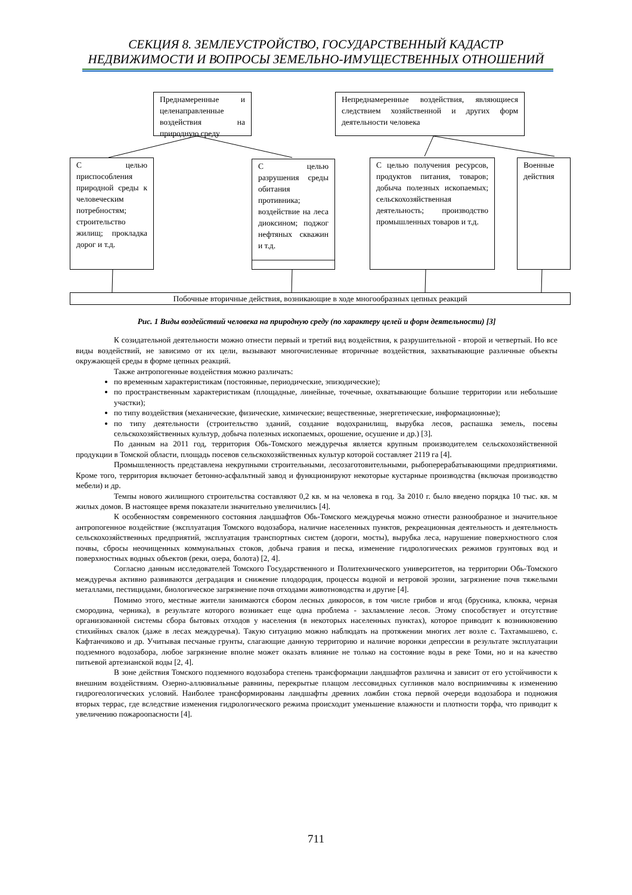СЕКЦИЯ 8. ЗЕМЛЕУСТРОЙСТВО, ГОСУДАРСТВЕННЫЙ КАДАСТР НЕДВИЖИМОСТИ И ВОПРОСЫ ЗЕМЕЛЬНО-ИМУЩЕСТВЕННЫХ ОТНОШЕНИЙ
Преднамеренные и целенаправленные воздействия на природную среду
Непреднамеренные воздействия, являющиеся следствием хозяйственной и других форм деятельности человека
С целью приспособления природной среды к человеческим потребностям; строительство жилищ; прокладка дорог и т.д.
С целью разрушения среды обитания противника; воздействие на леса диоксином; поджог нефтяных скважин и т.д.
С целью получения ресурсов, продуктов питания, товаров; добыча полезных ископаемых; сельскохозяйственная деятельность; производство промышленных товаров и т.д.
Военные действия
Побочные вторичные действия, возникающие в ходе многообразных цепных реакций
Рис. 1 Виды воздействий человека на природную среду (по характеру целей и форм деятельности) [3]
К созидательной деятельности можно отнести первый и третий вид воздействия, к разрушительной - второй и четвертый. Но все виды воздействий, не зависимо от их цели, вызывают многочисленные вторичные воздействия, захватывающие различные объекты окружающей среды в форме цепных реакций.
Также антропогенные воздействия можно различать:
по временным характеристикам (постоянные, периодические, эпизодические);
по пространственным характеристикам (площадные, линейные, точечные, охватывающие большие территории или небольшие участки);
по типу воздействия (механические, физические, химические; вещественные, энергетические, информационные);
по типу деятельности (строительство зданий, создание водохранилищ, вырубка лесов, распашка земель, посевы сельскохозяйственных культур, добыча полезных ископаемых, орошение, осушение и др.) [3].
По данным на 2011 год, территория Обь-Томского междуречья является крупным производителем сельскохозяйственной продукции в Томской области, площадь посевов сельскохозяйственных культур которой составляет 2119 га [4].
Промышленность представлена некрупными строительными, лесозаготовительными, рыбоперерабатывающими предприятиями. Кроме того, территория включает бетонно-асфальтный завод и функционируют некоторые кустарные производства (включая производство мебели) и др.
Темпы нового жилищного строительства составляют 0,2 кв. м на человека в год. За 2010 г. было введено порядка 10 тыс. кв. м жилых домов. В настоящее время показатели значительно увеличились [4].
К особенностям современного состояния ландшафтов Обь-Томского междуречья можно отнести разнообразное и значительное антропогенное воздействие (эксплуатация Томского водозабора, наличие населенных пунктов, рекреационная деятельность и деятельность сельскохозяйственных предприятий, эксплуатация транспортных систем (дороги, мосты), вырубка леса, нарушение поверхностного слоя почвы, сбросы неочищенных коммунальных стоков, добыча гравия и песка, изменение гидрологических режимов грунтовых вод и поверхностных водных объектов (реки, озера, болота) [2, 4].
Согласно данным исследователей Томского Государственного и Политехнического университетов, на территории Обь-Томского междуречья активно развиваются деградация и снижение плодородия, процессы водной и ветровой эрозии, загрязнение почв тяжелыми металлами, пестицидами, биологическое загрязнение почв отходами животноводства и другие [4].
Помимо этого, местные жители занимаются сбором лесных дикоросов, в том числе грибов и ягод (брусника, клюква, черная смородина, черника), в результате которого возникает еще одна проблема - захламление лесов. Этому способствует и отсутствие организованной системы сбора бытовых отходов у населения (в некоторых населенных пунктах), которое приводит к возникновению стихийных свалок (даже в лесах междуречья). Такую ситуацию можно наблюдать на протяжении многих лет возле с. Тахтамышево, с. Кафтанчиково и др. Учитывая песчаные грунты, слагающие данную территорию и наличие воронки депрессии в результате эксплуатации подземного водозабора, любое загрязнение вполне может оказать влияние не только на состояние воды в реке Томи, но и на качество питьевой артезианской воды [2, 4].
В зоне действия Томского подземного водозабора степень трансформации ландшафтов различна и зависит от его устойчивости к внешним воздействиям. Озерно-аллювиальные равнины, перекрытые плащом лессовидных суглинков мало восприимчивы к изменению гидрогеологических условий. Наиболее трансформированы ландшафты древних ложбин стока первой очереди водозабора и подножия вторых террас, где вследствие изменения гидрологического режима происходит уменьшение влажности и плотности торфа, что приводит к увеличению пожароопасности [4].
711